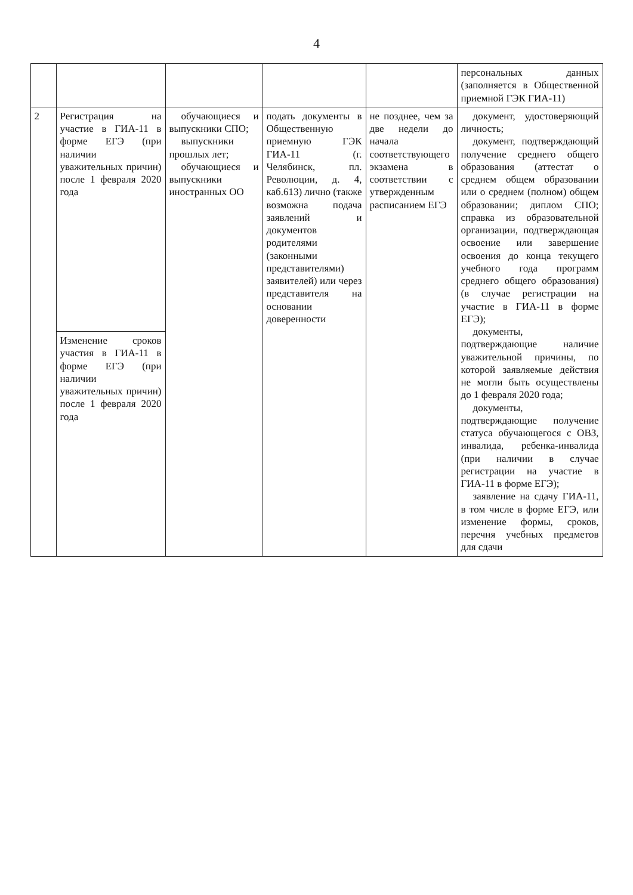4
| | | | | | персональных данных (заполняется в Общественной приемной ГЭК ГИА-11) |
| 2 | Регистрация на участие в ГИА-11 в форме ЕГЭ (при наличии уважительных причин) после 1 февраля 2020 года | обучающиеся и выпускники СПО; выпускники прошлых лет; обучающиеся и выпускники иностранных ОО | подать документы в Общественную приемную ГЭК ГИА-11 (г. Челябинск, пл. Революции, д. 4, каб.613) лично (также возможна подача заявлений и документов родителями (законными представителями) заявителей) или через представителя на основании доверенности | не позднее, чем за две недели до начала соответствующего экзамена в соответствии с утвержденным расписанием ЕГЭ | документ, удостоверяющий личность; документ, подтверждающий получение среднего общего образования (аттестат о среднем общем образовании или о среднем (полном) общем образовании; диплом СПО; справка из образовательной организации, подтверждающая освоение или завершение освоения до конца текущего учебного года программ среднего общего образования) (в случае регистрации на участие в ГИА-11 в форме ЕГЭ); документы, подтверждающие наличие уважительной причины, по которой заявляемые действия не могли быть осуществлены до 1 февраля 2020 года; документы, подтверждающие получение статуса обучающегося с ОВЗ, инвалида, ребенка-инвалида (при наличии в случае регистрации на участие в ГИА-11 в форме ЕГЭ); заявление на сдачу ГИА-11, в том числе в форме ЕГЭ, или изменение формы, сроков, перечня учебных предметов для сдачи |
| | Изменение сроков участия в ГИА-11 в форме ЕГЭ (при наличии уважительных причин) после 1 февраля 2020 года | | | | |